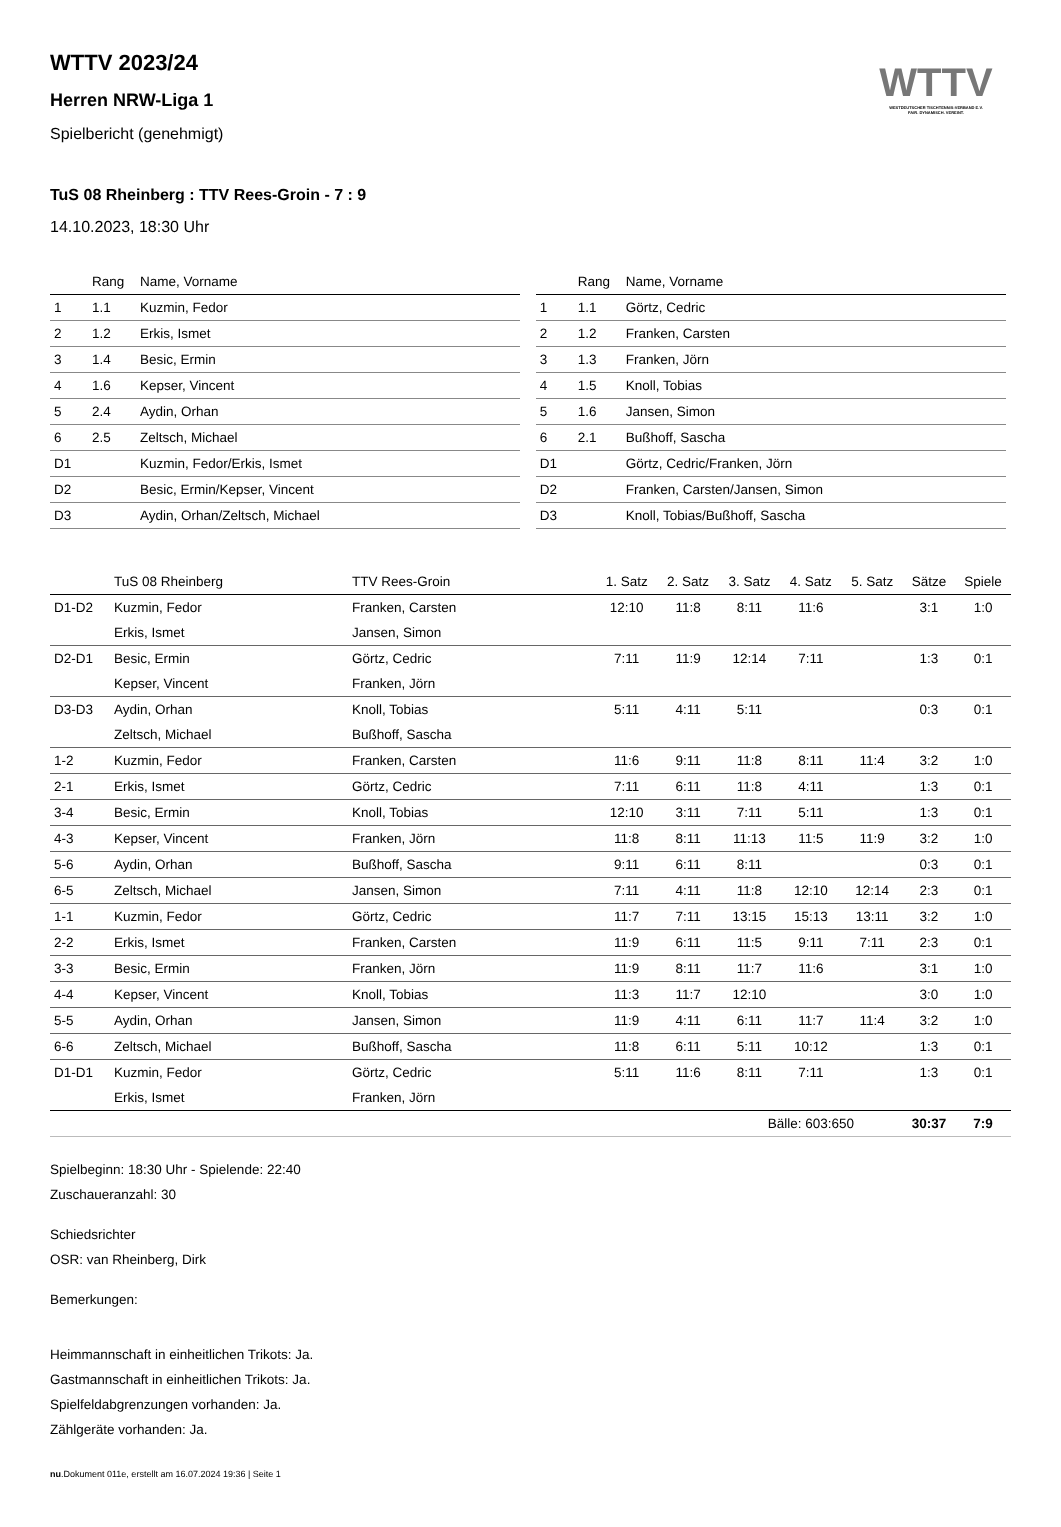WTTV
WESTDEUTSCHER TISCHTENNIS-VERBAND E.V.
FAIR. DYNAMISCH. VEREINT.
WTTV 2023/24
Herren NRW-Liga 1
Spielbericht (genehmigt)
TuS 08 Rheinberg : TTV Rees-Groin - 7 : 9
14.10.2023, 18:30 Uhr
| | Rang | Name, Vorname |
| --- | --- | --- |
| 1 | 1.1 | Kuzmin, Fedor |
| 2 | 1.2 | Erkis, Ismet |
| 3 | 1.4 | Besic, Ermin |
| 4 | 1.6 | Kepser, Vincent |
| 5 | 2.4 | Aydin, Orhan |
| 6 | 2.5 | Zeltsch, Michael |
| D1 | | Kuzmin, Fedor/Erkis, Ismet |
| D2 | | Besic, Ermin/Kepser, Vincent |
| D3 | | Aydin, Orhan/Zeltsch, Michael |
| | Rang | Name, Vorname |
| --- | --- | --- |
| 1 | 1.1 | Görtz, Cedric |
| 2 | 1.2 | Franken, Carsten |
| 3 | 1.3 | Franken, Jörn |
| 4 | 1.5 | Knoll, Tobias |
| 5 | 1.6 | Jansen, Simon |
| 6 | 2.1 | Bußhoff, Sascha |
| D1 | | Görtz, Cedric/Franken, Jörn |
| D2 | | Franken, Carsten/Jansen, Simon |
| D3 | | Knoll, Tobias/Bußhoff, Sascha |
| | TuS 08 Rheinberg | TTV Rees-Groin | 1. Satz | 2. Satz | 3. Satz | 4. Satz | 5. Satz | Sätze | Spiele |
| --- | --- | --- | --- | --- | --- | --- | --- | --- | --- |
| D1-D2 | Kuzmin, Fedor | Franken, Carsten | 12:10 | 11:8 | 8:11 | 11:6 | | 3:1 | 1:0 |
| | Erkis, Ismet | Jansen, Simon | | | | | | | |
| D2-D1 | Besic, Ermin | Görtz, Cedric | 7:11 | 11:9 | 12:14 | 7:11 | | 1:3 | 0:1 |
| | Kepser, Vincent | Franken, Jörn | | | | | | | |
| D3-D3 | Aydin, Orhan | Knoll, Tobias | 5:11 | 4:11 | 5:11 | | | 0:3 | 0:1 |
| | Zeltsch, Michael | Bußhoff, Sascha | | | | | | | |
| 1-2 | Kuzmin, Fedor | Franken, Carsten | 11:6 | 9:11 | 11:8 | 8:11 | 11:4 | 3:2 | 1:0 |
| 2-1 | Erkis, Ismet | Görtz, Cedric | 7:11 | 6:11 | 11:8 | 4:11 | | 1:3 | 0:1 |
| 3-4 | Besic, Ermin | Knoll, Tobias | 12:10 | 3:11 | 7:11 | 5:11 | | 1:3 | 0:1 |
| 4-3 | Kepser, Vincent | Franken, Jörn | 11:8 | 8:11 | 11:13 | 11:5 | 11:9 | 3:2 | 1:0 |
| 5-6 | Aydin, Orhan | Bußhoff, Sascha | 9:11 | 6:11 | 8:11 | | | 0:3 | 0:1 |
| 6-5 | Zeltsch, Michael | Jansen, Simon | 7:11 | 4:11 | 11:8 | 12:10 | 12:14 | 2:3 | 0:1 |
| 1-1 | Kuzmin, Fedor | Görtz, Cedric | 11:7 | 7:11 | 13:15 | 15:13 | 13:11 | 3:2 | 1:0 |
| 2-2 | Erkis, Ismet | Franken, Carsten | 11:9 | 6:11 | 11:5 | 9:11 | 7:11 | 2:3 | 0:1 |
| 3-3 | Besic, Ermin | Franken, Jörn | 11:9 | 8:11 | 11:7 | 11:6 | | 3:1 | 1:0 |
| 4-4 | Kepser, Vincent | Knoll, Tobias | 11:3 | 11:7 | 12:10 | | | 3:0 | 1:0 |
| 5-5 | Aydin, Orhan | Jansen, Simon | 11:9 | 4:11 | 6:11 | 11:7 | 11:4 | 3:2 | 1:0 |
| 6-6 | Zeltsch, Michael | Bußhoff, Sascha | 11:8 | 6:11 | 5:11 | 10:12 | | 1:3 | 0:1 |
| D1-D1 | Kuzmin, Fedor | Görtz, Cedric | 5:11 | 11:6 | 8:11 | 7:11 | | 1:3 | 0:1 |
| | Erkis, Ismet | Franken, Jörn | | | | | | | |
| | | | | | Bälle: 603:650 | | | 30:37 | 7:9 |
Spielbeginn: 18:30 Uhr - Spielende: 22:40
Zuschaueranzahl: 30
Schiedsrichter
OSR: van Rheinberg, Dirk
Bemerkungen:
Heimmannschaft in einheitlichen Trikots: Ja.
Gastmannschaft in einheitlichen Trikots: Ja.
Spielfeldabgrenzungen vorhanden: Ja.
Zählgeräte vorhanden: Ja.
nu.Dokument 011e, erstellt am 16.07.2024 19:36 | Seite 1